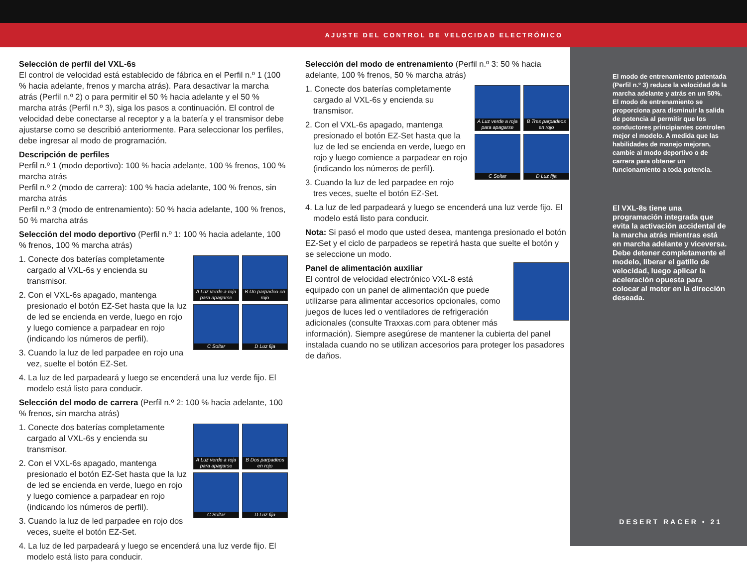AJUSTE DEL CONTROL DE VELOCIDAD ELECTRÓNICO
Selección de perfil del VXL-6s
El control de velocidad está establecido de fábrica en el Perfil n.º 1 (100 % hacia adelante, frenos y marcha atrás). Para desactivar la marcha atrás (Perfil n.º 2) o para permitir el 50 % hacia adelante y el 50 % marcha atrás (Perfil n.º 3), siga los pasos a continuación. El control de velocidad debe conectarse al receptor y a la batería y el transmisor debe ajustarse como se describió anteriormente. Para seleccionar los perfiles, debe ingresar al modo de programación.
Descripción de perfiles
Perfil n.º 1 (modo deportivo): 100 % hacia adelante, 100 % frenos, 100 % marcha atrás
Perfil n.º 2 (modo de carrera): 100 % hacia adelante, 100 % frenos, sin marcha atrás
Perfil n.º 3 (modo de entrenamiento): 50 % hacia adelante, 100 % frenos, 50 % marcha atrás
Selección del modo deportivo (Perfil n.º 1: 100 % hacia adelante, 100 % frenos, 100 % marcha atrás)
A Luz verde a roja para apagarse
B Un parpadeo en rojo
C Soltar
D Luz fija
1. Conecte dos baterías completamente cargado al VXL-6s y encienda su transmisor.
2. Con el VXL-6s apagado, mantenga presionado el botón EZ-Set hasta que la luz de led se encienda en verde, luego en rojo y luego comience a parpadear en rojo (indicando los números de perfil).
3. Cuando la luz de led parpadee en rojo una vez, suelte el botón EZ-Set.
4. La luz de led parpadeará y luego se encenderá una luz verde fijo. El modelo está listo para conducir.
Selección del modo de carrera (Perfil n.º 2: 100 % hacia adelante, 100 % frenos, sin marcha atrás)
A Luz verde a roja para apagarse
B Dos parpadeos en rojo
C Soltar
D Luz fija
1. Conecte dos baterías completamente cargado al VXL-6s y encienda su transmisor.
2. Con el VXL-6s apagado, mantenga presionado el botón EZ-Set hasta que la luz de led se encienda en verde, luego en rojo y luego comience a parpadear en rojo (indicando los números de perfil).
3. Cuando la luz de led parpadee en rojo dos veces, suelte el botón EZ-Set.
4. La luz de led parpadeará y luego se encenderá una luz verde fijo. El modelo está listo para conducir.
Selección del modo de entrenamiento (Perfil n.º 3: 50 % hacia adelante, 100 % frenos, 50 % marcha atrás)
A Luz verde a roja para apagarse
B Tres parpadeos en rojo
C Soltar
D Luz fija
1. Conecte dos baterías completamente cargado al VXL-6s y encienda su transmisor.
2. Con el VXL-6s apagado, mantenga presionado el botón EZ-Set hasta que la luz de led se encienda en verde, luego en rojo y luego comience a parpadear en rojo (indicando los números de perfil).
3. Cuando la luz de led parpadee en rojo tres veces, suelte el botón EZ-Set.
4. La luz de led parpadeará y luego se encenderá una luz verde fijo. El modelo está listo para conducir.
Nota: Si pasó el modo que usted desea, mantenga presionado el botón EZ-Set y el ciclo de parpadeos se repetirá hasta que suelte el botón y se seleccione un modo.
Panel de alimentación auxiliar
El control de velocidad electrónico VXL-8 está equipado con un panel de alimentación que puede utilizarse para alimentar accesorios opcionales, como juegos de luces led o ventiladores de refrigeración adicionales (consulte Traxxas.com para obtener más información). Siempre asegúrese de mantener la cubierta del panel instalada cuando no se utilizan accesorios para proteger los pasadores de daños.
El modo de entrenamiento patentada (Perfil n.º 3) reduce la velocidad de la marcha adelante y atrás en un 50%. El modo de entrenamiento se proporciona para disminuir la salida de potencia al permitir que los conductores principiantes controlen mejor el modelo. A medida que las habilidades de manejo mejoran, cambie al modo deportivo o de carrera para obtener un funcionamiento a toda potencia.
El VXL-8s tiene una programación integrada que evita la activación accidental de la marcha atrás mientras está en marcha adelante y viceversa. Debe detener completamente el modelo, liberar el gatillo de velocidad, luego aplicar la aceleración opuesta para colocar al motor en la dirección deseada.
DESERT RACER • 21